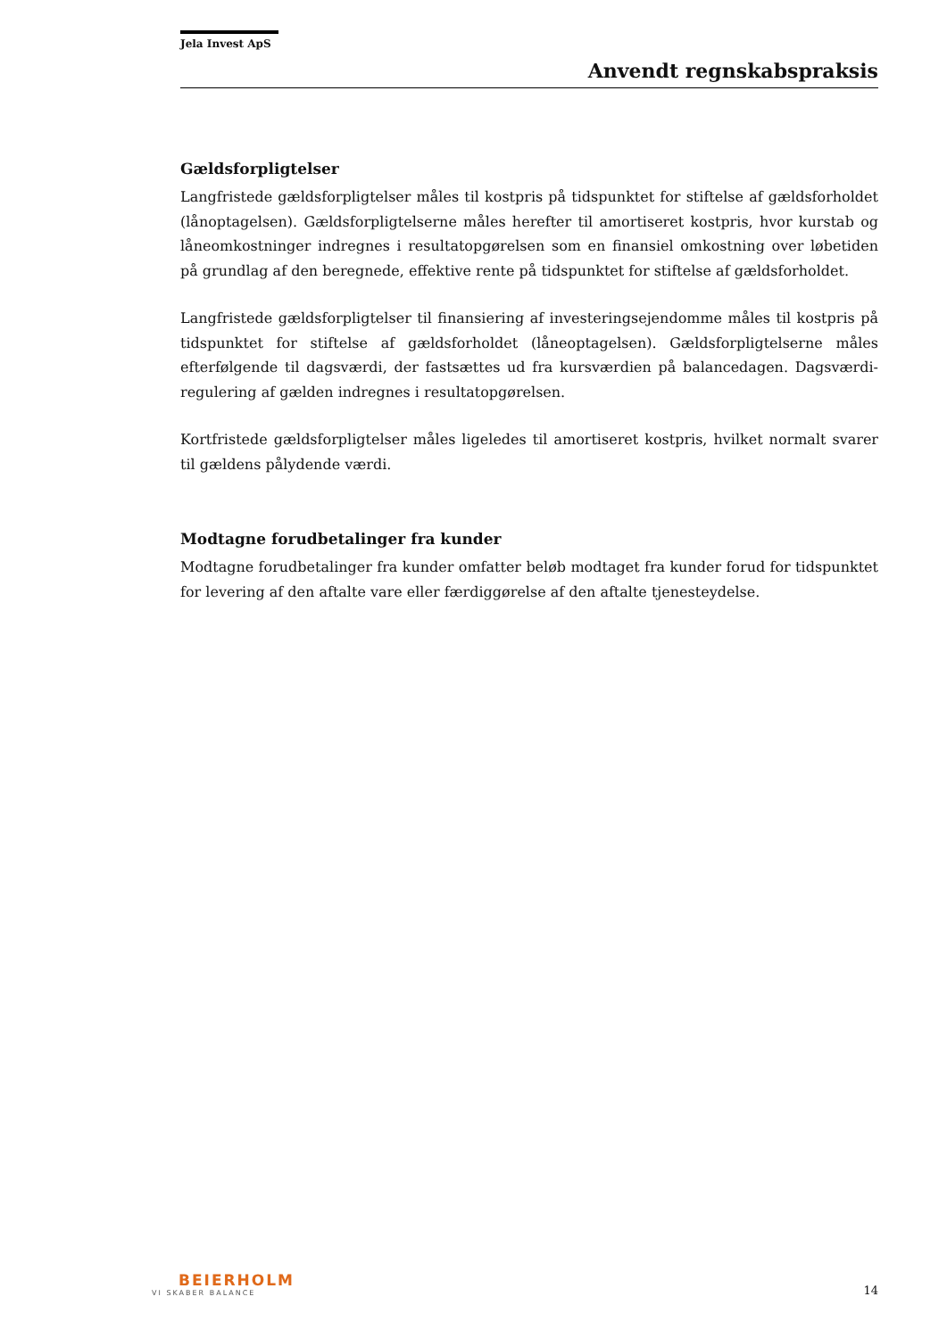Jela Invest ApS
Anvendt regnskabspraksis
Gældsforpligtelser
Langfristede gældsforpligtelser måles til kostpris på tidspunktet for stiftelse af gældsforholdet (lånoptagelsen). Gældsforpligtelserne måles herefter til amortiseret kostpris, hvor kurstab og låneomkostninger indregnes i resultatopgørelsen som en finansiel omkostning over løbetiden på grundlag af den beregnede, effektive rente på tidspunktet for stiftelse af gældsforholdet.
Langfristede gældsforpligtelser til finansiering af investeringsejendomme måles til kostpris på tidspunktet for stiftelse af gældsforholdet (låneoptagelsen). Gældsforpligtelserne måles efterfølgende til dagsværdi, der fastsættes ud fra kursværdien på balancedagen. Dagsværdi-regulering af gælden indregnes i resultatopgørelsen.
Kortfristede gældsforpligtelser måles ligeledes til amortiseret kostpris, hvilket normalt svarer til gældens pålydende værdi.
Modtagne forudbetalinger fra kunder
Modtagne forudbetalinger fra kunder omfatter beløb modtaget fra kunder forud for tidspunktet for levering af den aftalte vare eller færdiggørelse af den aftalte tjenesteydelse.
BEIERHOLM
VI SKABER BALANCE
14